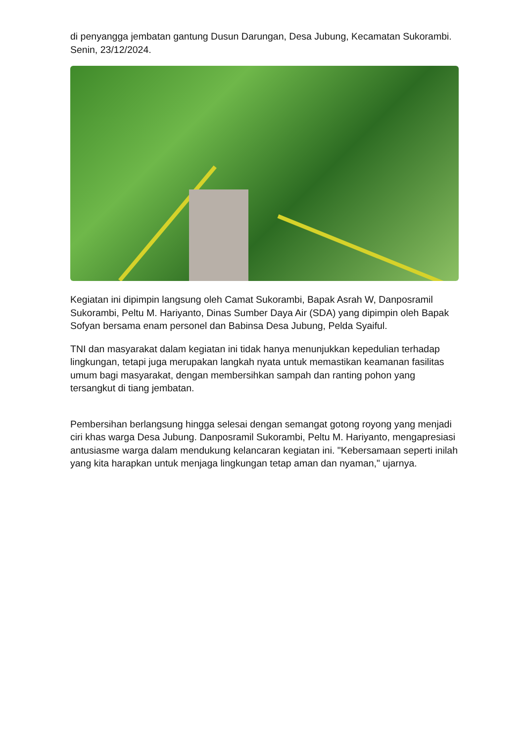di penyangga jembatan gantung Dusun Darungan, Desa Jubung, Kecamatan Sukorambi. Senin, 23/12/2024.
Kegiatan ini dipimpin langsung oleh Camat Sukorambi, Bapak Asrah W, Danposramil Sukorambi, Peltu M. Hariyanto, Dinas Sumber Daya Air (SDA) yang dipimpin oleh Bapak Sofyan bersama enam personel dan Babinsa Desa Jubung, Pelda Syaiful.
TNI dan masyarakat dalam kegiatan ini tidak hanya menunjukkan kepedulian terhadap lingkungan, tetapi juga merupakan langkah nyata untuk memastikan keamanan fasilitas umum bagi masyarakat, dengan membersihkan sampah dan ranting pohon yang tersangkut di tiang jembatan.
Pembersihan berlangsung hingga selesai dengan semangat gotong royong yang menjadi ciri khas warga Desa Jubung. Danposramil Sukorambi, Peltu M. Hariyanto, mengapresiasi antusiasme warga dalam mendukung kelancaran kegiatan ini. "Kebersamaan seperti inilah yang kita harapkan untuk menjaga lingkungan tetap aman dan nyaman," ujarnya.